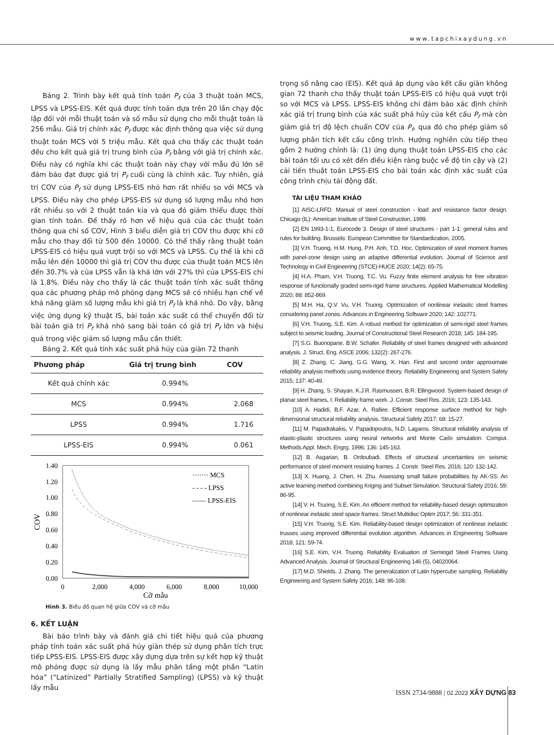www.tapchixaydung.vn
Bảng 2. Trình bày kết quả tính toán P<sub>f</sub> của 3 thuật toán MCS, LPSS và LPSS-EIS. Kết quả được tính toán dựa trên 20 lần chạy độc lập đối với mỗi thuật toán và số mẫu sử dụng cho mỗi thuật toán là 256 mẫu. Giá trị chính xác P<sub>f</sub> được xác định thông qua việc sử dụng thuật toán MCS với 5 triệu mẫu. Kết quả cho thấy các thuật toán đều cho kết quả giá trị trung bình của P<sub>f</sub> bằng với giá trị chính xác. Điều này có nghĩa khi các thuật toán này chạy với mẫu đủ lớn sẽ đảm bảo đạt được giá trị P<sub>f</sub> cuối cùng là chính xác. Tuy nhiên, giá trị COV của P<sub>f</sub> sử dụng LPSS-EIS nhỏ hơn rất nhiều so với MCS và LPSS. Điều này cho phép LPSS-EIS sử dụng số lượng mẫu nhỏ hơn rất nhiều so với 2 thuật toán kia và qua đó giảm thiểu được thời gian tính toán. Để thấy rõ hơn về hiệu quả của các thuật toán thông qua chỉ số COV, Hình 3 biểu diễn giá trị COV thu được khi cỡ mẫu cho thay đổi từ 500 đến 10000. Có thể thấy rằng thuật toán LPSS-EIS có hiệu quả vượt trội so với MCS và LPSS. Cụ thể là khi cỡ mẫu lên đến 10000 thì giá trị COV thu được của thuật toán MCS lên đến 30.7% và của LPSS vẫn là khá lớn với 27% thì của LPSS-EIS chỉ là 1.8%. Điều này cho thấy là các thuật toán tính xác suất thông qua các phương pháp mô phỏng dạng MCS sẽ có nhiều hạn chế về khả năng giảm số lượng mẫu khi giá trị P<sub>f</sub> là khá nhỏ. Do vậy, bằng việc ứng dụng kỹ thuật IS, bài toán xác suất có thể chuyển đổi từ bài toán giá trị P<sub>f</sub> khá nhỏ sang bài toán có giá trị P<sub>f</sub> lớn và hiệu quả trong việc giảm số lượng mẫu cần thiết.
Bảng 2. Kết quả tính xác suất phá hủy của giàn 72 thanh
| Phương pháp | Giá trị trung bình | COV |
| --- | --- | --- |
| Kết quả chính xác | 0.994% | |
| MCS | 0.994% | 2.068 |
| LPSS | 0.994% | 1.716 |
| LPSS-EIS | 0.994% | 0.061 |
1.40
1.20
1.00
0.80
0.60
0.40
0.20
0.00
0
2,000
4,000
6,000
8,000
10,000
Cỡ mẫu
COV
······· MCS
- - - - LPSS
—— LPSS-EIS
Hình 3. Biểu đồ quan hệ giữa COV và cỡ mẫu
6. KẾT LUẬN
Bài báo trình bày và đánh giá chi tiết hiệu quả của phương pháp tính toán xác suất phá hủy giàn thép sử dụng phân tích trực tiếp LPSS-EIS. LPSS-EIS được xây dựng dựa trên sự kết hợp kỹ thuật mô phỏng được sử dụng là lấy mẫu phân tầng một phần “Latin hóa” (“Latinized” Partially Stratified Sampling) (LPSS) và kỹ thuật lấy mẫu
trọng số nâng cao (EIS). Kết quả áp dụng vào kết cấu giàn không gian 72 thanh cho thấy thuật toán LPSS-EIS có hiệu quả vượt trội so với MCS và LPSS. LPSS-EIS không chỉ đảm bảo xác định chính xác giá trị trung bình của xác suất phá hủy của kết cấu P<sub>f</sub> mà còn giảm giá trị độ lệch chuẩn COV của P<sub>f</sub>, qua đó cho phép giảm số lượng phân tích kết cấu công trình. Hướng nghiên cứu tiếp theo gồm 2 hướng chính là: (1) ứng dụng thuật toán LPSS-EIS cho các bài toán tối ưu có xét đến điều kiện ràng buộc về độ tin cậy và (2) cải tiến thuật toán LPSS-EIS cho bài toán xác định xác suất của công trình chịu tải động đất.
TÀI LIỆU THAM KHẢO
[1] AISC-LRFD. Manual of steel construction - load and resistance factor design. Chicago (IL): American Institute of Steel Construction, 1999.
[2] EN 1993-1-1, Eurocode 3. Design of steel structures - part 1-1: general rules and rules for building. Brussels: European Committee for Standardization, 2005.
[3] V.H. Truong, H.M. Hung, P.H. Anh, T.D. Hoc. Optimization of steel moment frames with panel-zone design using an adaptive differential evolution. Journal of Science and Technology in Civil Engineering (STCE)-HUCE 2020; 14(2): 65-75.
[4] H.A. Pham, V.H. Truong, T.C. Vu. Fuzzy finite element analysis for free vibration response of functionally graded semi-rigid frame structures. Applied Mathematical Modelling 2020; 88: 852-869.
[5] M.H. Ha, Q.V. Vu, V.H. Truong. Optimization of nonlinear inelastic steel frames considering panel zones. Advances in Engineering Software 2020; 142: 102771.
[6] V.H. Truong, S.E. Kim. A robust method for optimization of semi-rigid steel frames subject to seismic loading. Journal of Constructional Steel Research 2018; 145: 184-195.
[7] S.G. Buonopane, B.W. Schafer. Reliability of steel frames designed with advanced analysis. J. Struct. Eng. ASCE 2006; 132(2): 267-276.
[8] Z. Zhang, C. Jiang, G.G. Wang, X. Han. First and second order approximate reliability analysis methods using evidence theory. Reliability Engineering and System Safety 2015; 137: 40-49.
[9] H. Zhang, S. Shayan, K.J.R. Rasmussen, B.R. Ellingwood. System-based design of planar steel frames, I: Reliability frame work. J. Constr. Steel Res. 2016; 123: 135-143.
[10] A. Hadidi, B.F. Azar, A. Rafiee. Efficient response surface method for high-dimensional structural reliability analysis. Structural Safety 2017; 68: 15-27.
[11] M. Papadrakakis, V. Papadopoulos, N.D. Lagaros. Structural reliability analysis of elastic-plastic structures using neural networks and Monte Carlo simulation. Comput. Methods Appl. Mech. Engrg. 1996; 136: 145-163.
[12] B. Asgarian, B. Ordoubadi. Effects of structural uncertainties on seismic performance of steel moment resisting frames. J. Constr. Steel Res. 2016; 120: 132-142.
[13] X. Huang, J. Chen, H. Zhu. Assessing small failure probabilities by AK-SS: An active learning method combining Kriging and Subset Simulation. Structural Safety 2016; 59: 86-95.
[14] V. H. Truong, S.E. Kim. An efficient method for reliability-based design optimization of nonlinear inelastic steel space frames. Struct Multidisc Optim 2017; 56: 331-351.
[15] V.H. Truong, S.E. Kim. Reliability-based design optimization of nonlinear inelastic trusses using improved differential evolution algorithm. Advances in Engineering Software 2018; 121: 59-74.
[16] S.E. Kim, V.H. Truong. Reliability Evaluation of Semirigid Steel Frames Using Advanced Analysis. Journal of Structural Engineering 146 (5), 04020064.
[17] M.D. Shields, J. Zhang. The generalization of Latin hypercube sampling. Reliability Engineering and System Safety 2016; 148: 96-108.
ISSN 2734-9888 | 02.2023 XÂY DỰNG 83